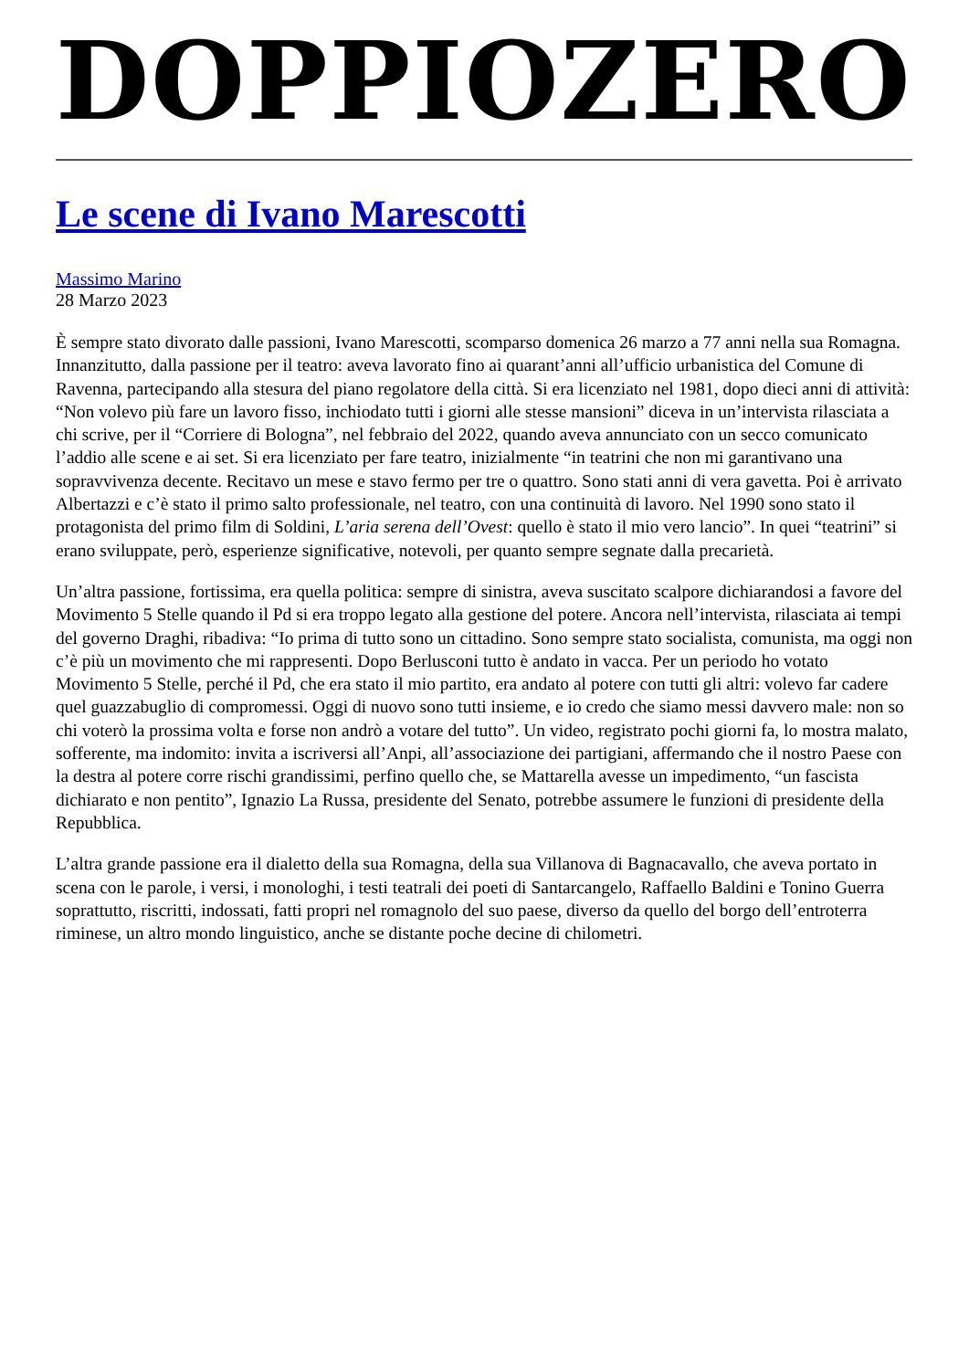DOPPIOZERO
Le scene di Ivano Marescotti
Massimo Marino
28 Marzo 2023
È sempre stato divorato dalle passioni, Ivano Marescotti, scomparso domenica 26 marzo a 77 anni nella sua Romagna. Innanzitutto, dalla passione per il teatro: aveva lavorato fino ai quarant’anni all’ufficio urbanistica del Comune di Ravenna, partecipando alla stesura del piano regolatore della città. Si era licenziato nel 1981, dopo dieci anni di attività: “Non volevo più fare un lavoro fisso, inchiodato tutti i giorni alle stesse mansioni” diceva in un’intervista rilasciata a chi scrive, per il “Corriere di Bologna”, nel febbraio del 2022, quando aveva annunciato con un secco comunicato l’addio alle scene e ai set. Si era licenziato per fare teatro, inizialmente “in teatrini che non mi garantivano una sopravvivenza decente. Recitavo un mese e stavo fermo per tre o quattro. Sono stati anni di vera gavetta. Poi è arrivato Albertazzi e c’è stato il primo salto professionale, nel teatro, con una continuità di lavoro. Nel 1990 sono stato il protagonista del primo film di Soldini, L’aria serena dell’Ovest: quello è stato il mio vero lancio”. In quei “teatrini” si erano sviluppate, però, esperienze significative, notevoli, per quanto sempre segnate dalla precarietà.
Un’altra passione, fortissima, era quella politica: sempre di sinistra, aveva suscitato scalpore dichiarandosi a favore del Movimento 5 Stelle quando il Pd si era troppo legato alla gestione del potere. Ancora nell’intervista, rilasciata ai tempi del governo Draghi, ribadiva: “Io prima di tutto sono un cittadino. Sono sempre stato socialista, comunista, ma oggi non c’è più un movimento che mi rappresenti. Dopo Berlusconi tutto è andato in vacca. Per un periodo ho votato Movimento 5 Stelle, perché il Pd, che era stato il mio partito, era andato al potere con tutti gli altri: volevo far cadere quel guazzabuglio di compromessi. Oggi di nuovo sono tutti insieme, e io credo che siamo messi davvero male: non so chi voterò la prossima volta e forse non andrò a votare del tutto”. Un video, registrato pochi giorni fa, lo mostra malato, sofferente, ma indomito: invita a iscriversi all’Anpi, all’associazione dei partigiani, affermando che il nostro Paese con la destra al potere corre rischi grandissimi, perfino quello che, se Mattarella avesse un impedimento, “un fascista dichiarato e non pentito”, Ignazio La Russa, presidente del Senato, potrebbe assumere le funzioni di presidente della Repubblica.
L’altra grande passione era il dialetto della sua Romagna, della sua Villanova di Bagnacavallo, che aveva portato in scena con le parole, i versi, i monologhi, i testi teatrali dei poeti di Santarcangelo, Raffaello Baldini e Tonino Guerra soprattutto, riscritti, indossati, fatti propri nel romagnolo del suo paese, diverso da quello del borgo dell’entroterra riminese, un altro mondo linguistico, anche se distante poche decine di chilometri.